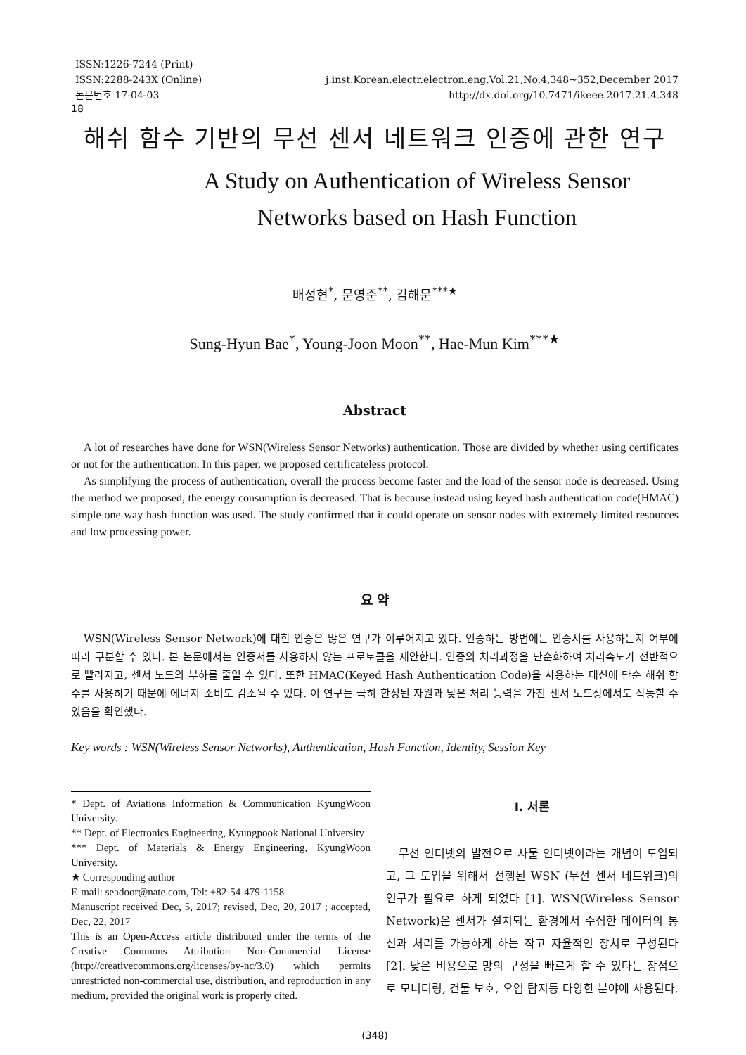ISSN:1226-7244 (Print)
ISSN:2288-243X (Online)
논문번호 17-04-03
j.inst.Korean.electr.electron.eng.Vol.21,No.4,348~352,December 2017
http://dx.doi.org/10.7471/ikeee.2017.21.4.348
18
해쉬 함수 기반의 무선 센서 네트워크 인증에 관한 연구
A Study on Authentication of Wireless Sensor
Networks based on Hash Function
배성현<sup>*</sup>, 문영준<sup>**</sup>, 김해문<sup>***★</sup>
Sung-Hyun Bae<sup>*</sup>, Young-Joon Moon<sup>**</sup>, Hae-Mun Kim<sup>***★</sup>
Abstract
A lot of researches have done for WSN(Wireless Sensor Networks) authentication. Those are divided by whether using certificates or not for the authentication. In this paper, we proposed certificateless protocol.
As simplifying the process of authentication, overall the process become faster and the load of the sensor node is decreased. Using the method we proposed, the energy consumption is decreased. That is because instead using keyed hash authentication code(HMAC) simple one way hash function was used. The study confirmed that it could operate on sensor nodes with extremely limited resources and low processing power.
요 약
WSN(Wireless Sensor Network)에 대한 인증은 많은 연구가 이루어지고 있다. 인증하는 방법에는 인증서를 사용하는지 여부에 따라 구분할 수 있다. 본 논문에서는 인증서를 사용하지 않는 프로토콜을 제안한다. 인증의 처리과정을 단순화하여 처리속도가 전반적으로 빨라지고, 센서 노드의 부하를 줄일 수 있다. 또한 HMAC(Keyed Hash Authentication Code)을 사용하는 대신에 단순 해쉬 함수를 사용하기 때문에 에너지 소비도 감소될 수 있다. 이 연구는 극히 한정된 자원과 낮은 처리 능력을 가진 센서 노드상에서도 작동할 수 있음을 확인했다.
Key words : WSN(Wireless Sensor Networks), Authentication, Hash Function, Identity, Session Key
* Dept. of Aviations Information & Communication KyungWoon University.
** Dept. of Electronics Engineering, Kyungpook National University
*** Dept. of Materials & Energy Engineering, KyungWoon University.
★ Corresponding author
E-mail: seadoor@nate.com, Tel: +82-54-479-1158
Manuscript received Dec, 5, 2017; revised, Dec, 20, 2017 ; accepted, Dec, 22, 2017
This is an Open-Access article distributed under the terms of the Creative Commons Attribution Non-Commercial License (http://creativecommons.org/licenses/by-nc/3.0) which permits unrestricted non-commercial use, distribution, and reproduction in any medium, provided the original work is properly cited.
Ⅰ. 서론
무선 인터넷의 발전으로 사물 인터넷이라는 개념이 도입되고, 그 도입을 위해서 선행된 WSN (무선 센서 네트워크)의 연구가 필요로 하게 되었다 [1]. WSN(Wireless Sensor Network)은 센서가 설치되는 환경에서 수집한 데이터의 통신과 처리를 가능하게 하는 작고 자율적인 장치로 구성된다 [2]. 낮은 비용으로 망의 구성을 빠르게 할 수 있다는 장점으로 모니터링, 건물 보호, 오염 탐지등 다양한 분야에 사용된다.
(348)